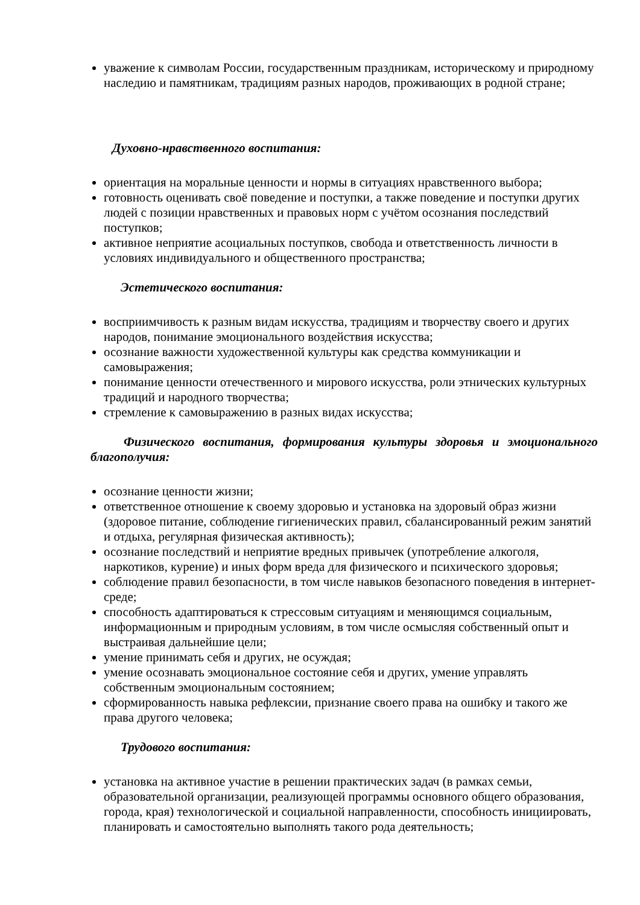уважение к символам России, государственным праздникам, историческому и природному наследию и памятникам, традициям разных народов, проживающих в родной стране;
Духовно-нравственного воспитания:
ориентация на моральные ценности и нормы в ситуациях нравственного выбора;
готовность оценивать своё поведение и поступки, а также поведение и поступки других людей с позиции нравственных и правовых норм с учётом осознания последствий поступков;
активное неприятие асоциальных поступков, свобода и ответственность личности в условиях индивидуального и общественного пространства;
Эстетического воспитания:
восприимчивость к разным видам искусства, традициям и творчеству своего и других народов, понимание эмоционального воздействия искусства;
осознание важности художественной культуры как средства коммуникации и самовыражения;
понимание ценности отечественного и мирового искусства, роли этнических культурных традиций и народного творчества;
стремление к самовыражению в разных видах искусства;
Физического воспитания, формирования культуры здоровья и эмоционального благополучия:
осознание ценности жизни;
ответственное отношение к своему здоровью и установка на здоровый образ жизни (здоровое питание, соблюдение гигиенических правил, сбалансированный режим занятий и отдыха, регулярная физическая активность);
осознание последствий и неприятие вредных привычек (употребление алкоголя, наркотиков, курение) и иных форм вреда для физического и психического здоровья;
соблюдение правил безопасности, в том числе навыков безопасного поведения в интернет-среде;
способность адаптироваться к стрессовым ситуациям и меняющимся социальным, информационным и природным условиям, в том числе осмысляя собственный опыт и выстраивая дальнейшие цели;
умение принимать себя и других, не осуждая;
умение осознавать эмоциональное состояние себя и других, умение управлять собственным эмоциональным состоянием;
сформированность навыка рефлексии, признание своего права на ошибку и такого же права другого человека;
Трудового воспитания:
установка на активное участие в решении практических задач (в рамках семьи, образовательной организации, реализующей программы основного общего образования, города, края) технологической и социальной направленности, способность инициировать, планировать и самостоятельно выполнять такого рода деятельность;